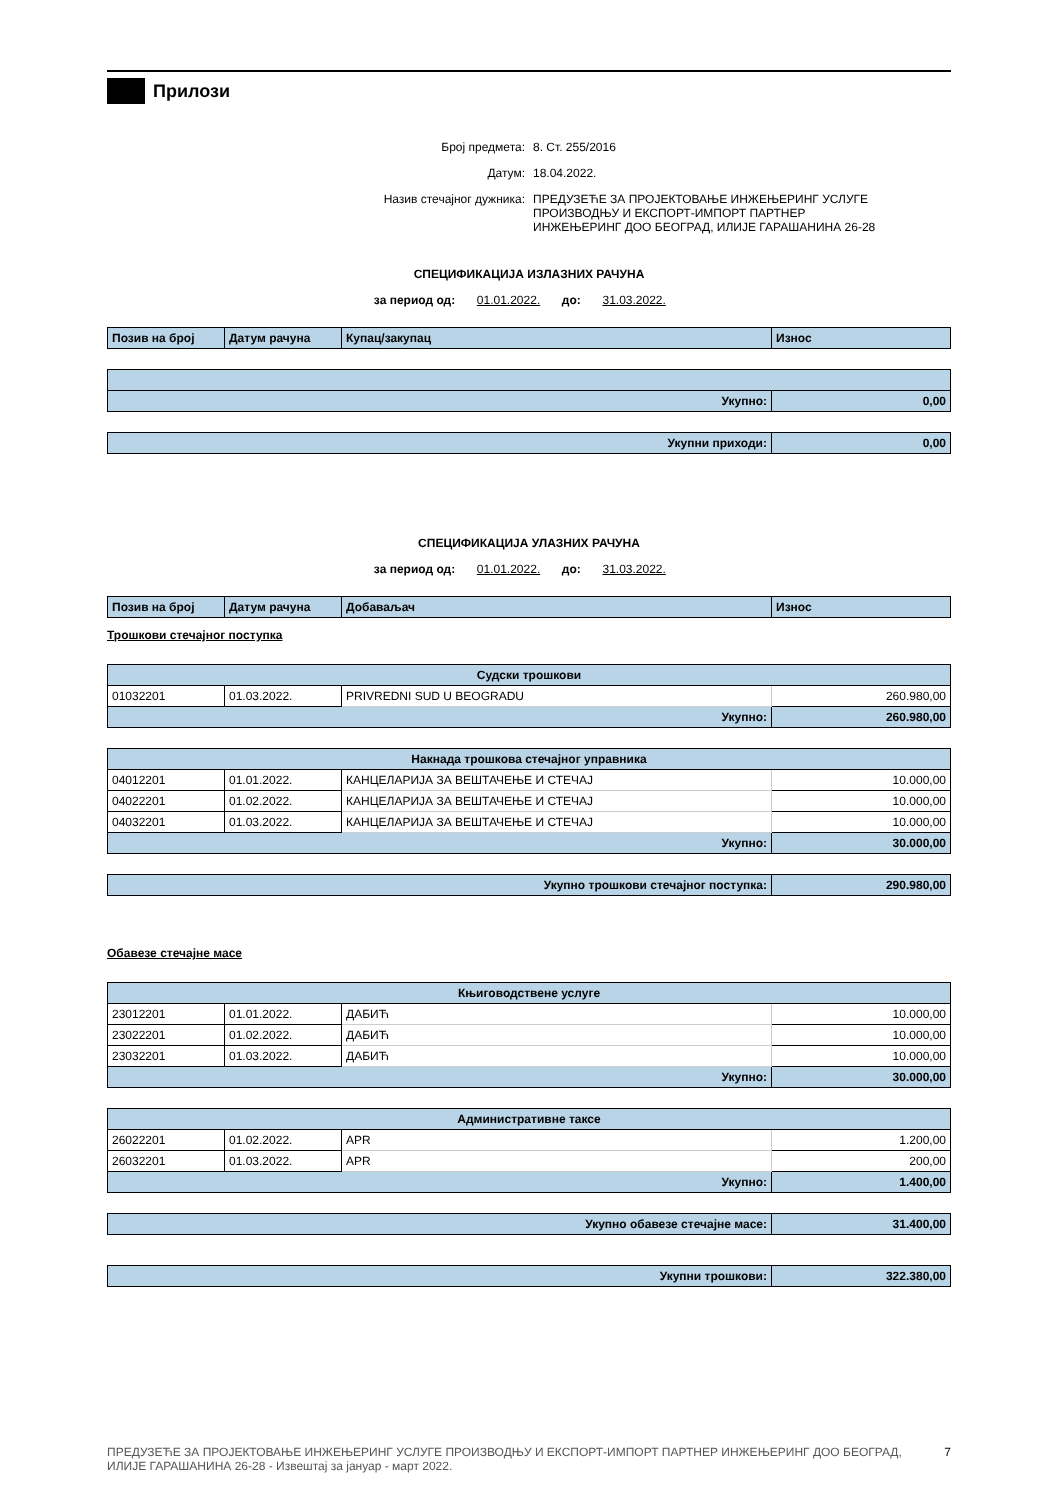Прилози
Број предмета: 8. Ст. 255/2016
Датум: 18.04.2022.
Назив стечајног дужника: ПРЕДУЗЕЋЕ ЗА ПРОЈЕКТОВАЊЕ ИНЖЕЊЕРИНГ УСЛУГЕ
ПРОИЗВОДЊУ И ЕКСПОРТ-ИМПОРТ ПАРТНЕР
ИНЖЕЊЕРИНГ ДОО БЕОГРАД, ИЛИЈЕ ГАРАШАНИНА 26-28
СПЕЦИФИКАЦИЈА ИЗЛАЗНИХ РАЧУНА
за период од: 01.01.2022. до: 31.03.2022.
| Позив на број | Датум рачуна | Купац/закупац | Износ |
| --- | --- | --- | --- |
| Укупно: | 0,00 |
| Укупни приходи: | 0,00 |
СПЕЦИФИКАЦИЈА УЛАЗНИХ РАЧУНА
за период од: 01.01.2022. до: 31.03.2022.
| Позив на број | Датум рачуна | Добаваљач | Износ |
| --- | --- | --- | --- |
Трошкови стечајног поступка
| Судски трошкови | | | |
| 01032201 | 01.03.2022. | PRIVREDNI SUD U BEOGRADU | 260.980,00 |
| Укупно: | | | 260.980,00 |
| Накнада трошкова стечајног управника | | | |
| 04012201 | 01.01.2022. | КАНЦЕЛАРИЈА ЗА ВЕШТАЧЕЊЕ И СТЕЧАЈ | 10.000,00 |
| 04022201 | 01.02.2022. | КАНЦЕЛАРИЈА ЗА ВЕШТАЧЕЊЕ И СТЕЧАЈ | 10.000,00 |
| 04032201 | 01.03.2022. | КАНЦЕЛАРИЈА ЗА ВЕШТАЧЕЊЕ И СТЕЧАЈ | 10.000,00 |
| Укупно: | | | 30.000,00 |
| Укупно трошкови стечајног поступка: | 290.980,00 |
Обавезе стечајне масе
| Књиговодствене услуге | | | |
| 23012201 | 01.01.2022. | ДАБИЋ | 10.000,00 |
| 23022201 | 01.02.2022. | ДАБИЋ | 10.000,00 |
| 23032201 | 01.03.2022. | ДАБИЋ | 10.000,00 |
| Укупно: | | | 30.000,00 |
| Административне таксе | | | |
| 26022201 | 01.02.2022. | APR | 1.200,00 |
| 26032201 | 01.03.2022. | APR | 200,00 |
| Укупно: | | | 1.400,00 |
| Укупно обавезе стечајне масе: | 31.400,00 |
| Укупни трошкови: | 322.380,00 |
ПРЕДУЗЕЋЕ ЗА ПРОЈЕКТОВАЊЕ ИНЖЕЊЕРИНГ УСЛУГЕ ПРОИЗВОДЊУ И ЕКСПОРТ-ИМПОРТ ПАРТНЕР ИНЖЕЊЕРИНГ ДОО БЕОГРАД,
ИЛИЈЕ ГАРАШАНИНА 26-28 - Извештај за јануар - март 2022. 7